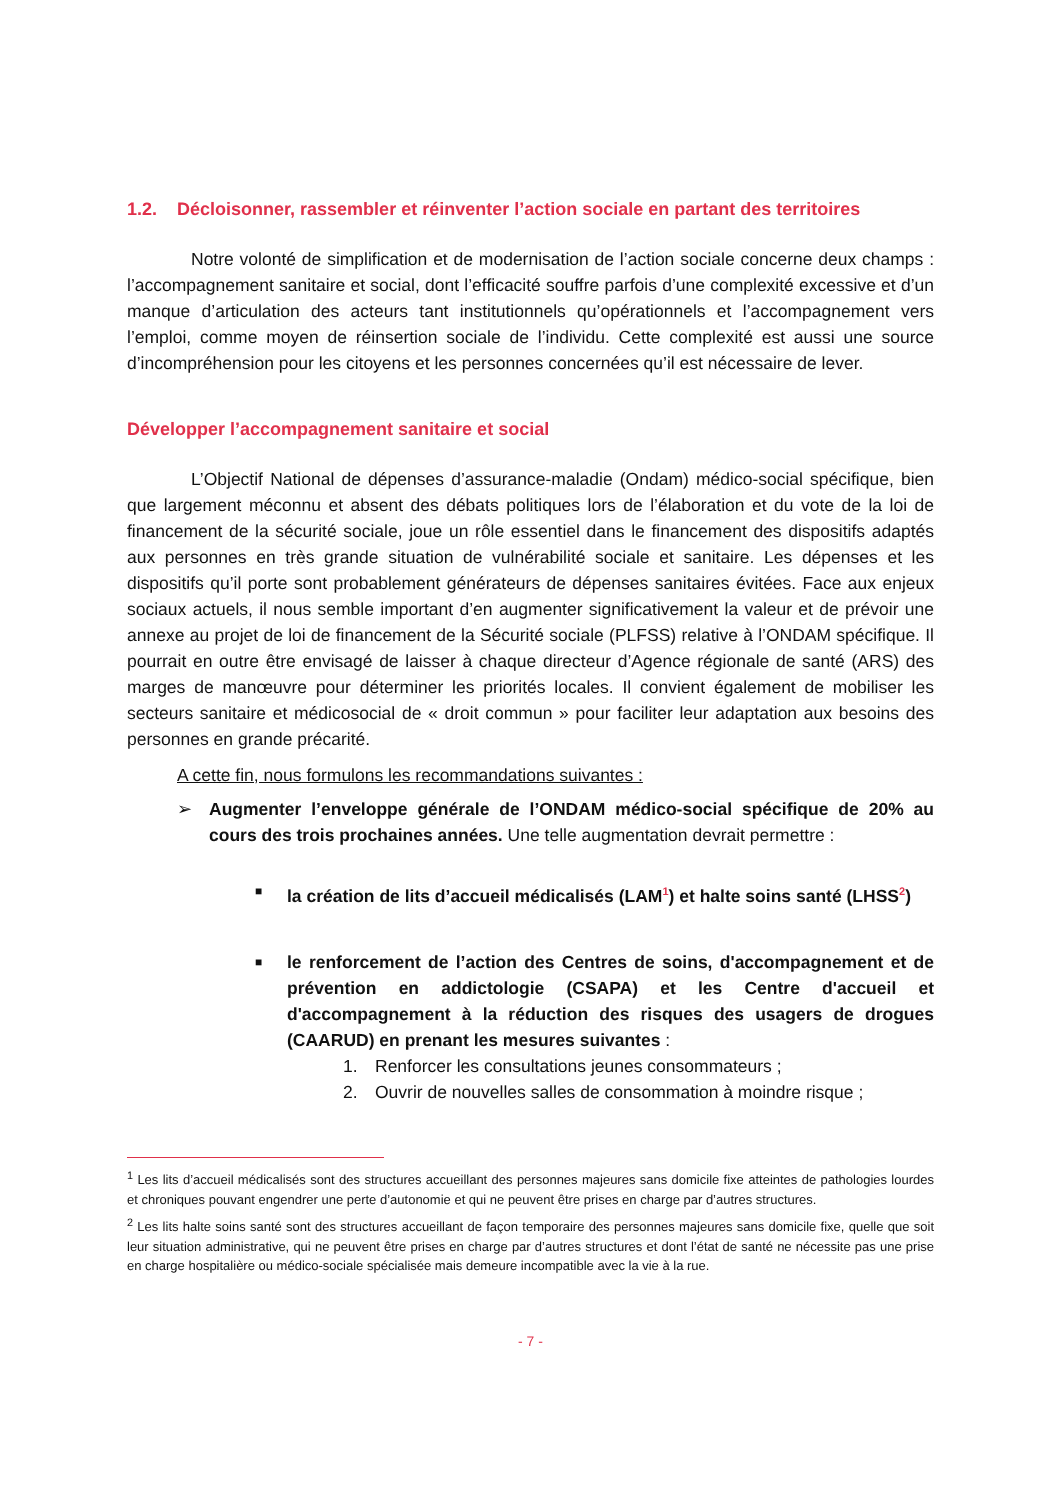1.2. Décloisonner, rassembler et réinventer l’action sociale en partant des territoires
Notre volonté de simplification et de modernisation de l’action sociale concerne deux champs : l’accompagnement sanitaire et social, dont l’efficacité souffre parfois d’une complexité excessive et d’un manque d’articulation des acteurs tant institutionnels qu’opérationnels et l’accompagnement vers l’emploi, comme moyen de réinsertion sociale de l’individu. Cette complexité est aussi une source d’incompréhension pour les citoyens et les personnes concernées qu’il est nécessaire de lever.
Développer l’accompagnement sanitaire et social
L’Objectif National de dépenses d’assurance-maladie (Ondam) médico-social spécifique, bien que largement méconnu et absent des débats politiques lors de l’élaboration et du vote de la loi de financement de la sécurité sociale, joue un rôle essentiel dans le financement des dispositifs adaptés aux personnes en très grande situation de vulnérabilité sociale et sanitaire. Les dépenses et les dispositifs qu’il porte sont probablement générateurs de dépenses sanitaires évitées. Face aux enjeux sociaux actuels, il nous semble important d’en augmenter significativement la valeur et de prévoir une annexe au projet de loi de financement de la Sécurité sociale (PLFSS) relative à l’ONDAM spécifique. Il pourrait en outre être envisagé de laisser à chaque directeur d’Agence régionale de santé (ARS) des marges de manœuvre pour déterminer les priorités locales. Il convient également de mobiliser les secteurs sanitaire et médicosocial de « droit commun » pour faciliter leur adaptation aux besoins des personnes en grande précarité.
A cette fin, nous formulons les recommandations suivantes :
➢ Augmenter l’enveloppe générale de l’ONDAM médico-social spécifique de 20% au cours des trois prochaines années. Une telle augmentation devrait permettre :
■
la création de lits d’accueil médicalisés (LAM<sup>1</sup>) et halte soins santé (LHSS<sup>2</sup>)
■
le renforcement de l’action des Centres de soins, d'accompagnement et de prévention en addictologie (CSAPA) et les Centre d'accueil et d'accompagnement à la réduction des risques des usagers de drogues (CAARUD) en prenant les mesures suivantes :
1. Renforcer les consultations jeunes consommateurs ;
2. Ouvrir de nouvelles salles de consommation à moindre risque ;
<sup>1</sup> Les lits d’accueil médicalisés sont des structures accueillant des personnes majeures sans domicile fixe atteintes de pathologies lourdes et chroniques pouvant engendrer une perte d’autonomie et qui ne peuvent être prises en charge par d’autres structures.
<sup>2</sup> Les lits halte soins santé sont des structures accueillant de façon temporaire des personnes majeures sans domicile fixe, quelle que soit leur situation administrative, qui ne peuvent être prises en charge par d’autres structures et dont l’état de santé ne nécessite pas une prise en charge hospitalière ou médico-sociale spécialisée mais demeure incompatible avec la vie à la rue.
- 7 -